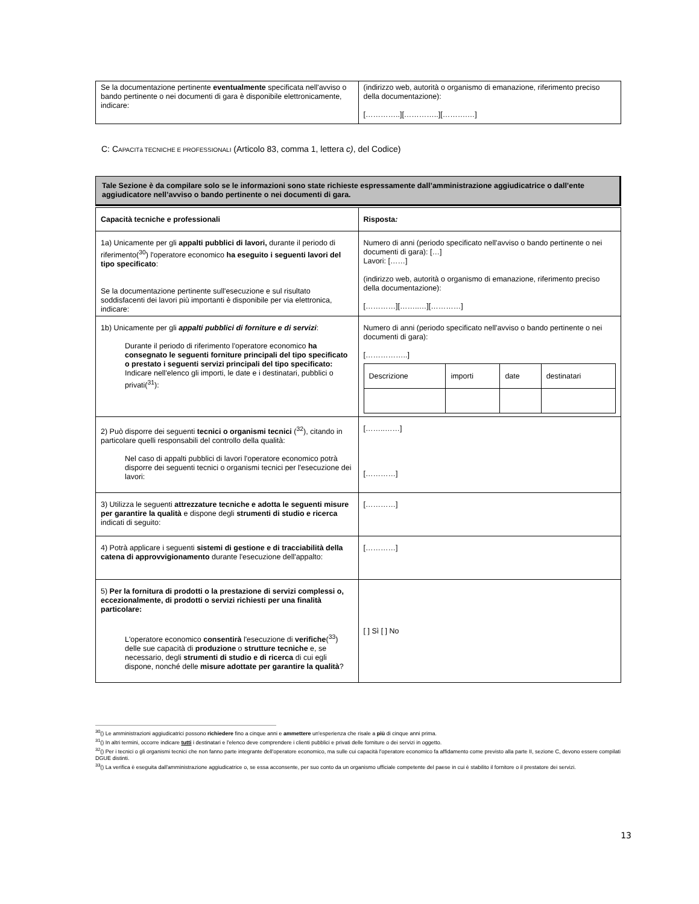| Se la documentazione pertinente eventualmente specificata nell'avviso o bando pertinente o nei documenti di gara è disponibile elettronicamente, indicare: | (indirizzo web, autorità o organismo di emanazione, riferimento preciso della documentazione): […………..][…………..][……….…] |
C: CAPACITà TECNICHE E PROFESSIONALI (Articolo 83, comma 1, lettera c), del Codice)
Tale Sezione è da compilare solo se le informazioni sono state richieste espressamente dall’amministrazione aggiudicatrice o dall’ente aggiudicatore nell’avviso o bando pertinente o nei documenti di gara.
| Capacità tecniche e professionali | Risposta : |
| 1a) Unicamente per gli appalti pubblici di lavori, durante il periodo di riferimento(<sup>30</sup>) l'operatore economico ha eseguito i seguenti lavori del tipo specificato : Se la documentazione pertinente sull'esecuzione e sul risultato soddisfacenti dei lavori più importanti è disponibile per via elettronica, indicare: | Numero di anni (periodo specificato nell'avviso o bando pertinente o nei documenti di gara): […] Lavori: [……] (indirizzo web, autorità o organismo di emanazione, riferimento preciso della documentazione): […………][……..…][…………] |
| 1b) Unicamente per gli appalti pubblici di forniture e di servizi : Durante il periodo di riferimento l'operatore economico ha consegnato le seguenti forniture principali del tipo specificato o prestato i seguenti servizi principali del tipo specificato: Indicare nell'elenco gli importi, le date e i destinatari, pubblici o privati(<sup>31</sup>): | Numero di anni (periodo specificato nell'avviso o bando pertinente o nei documenti di gara): [……………..] / Descrizione / importi / date / destinatari / |
| 2) Può disporre dei seguenti tecnici o organismi tecnici (<sup>32</sup>), citando in particolare quelli responsabili del controllo della qualità: Nel caso di appalti pubblici di lavori l'operatore economico potrà disporre dei seguenti tecnici o organismi tecnici per l'esecuzione dei lavori: | [……..……] […………] |
| 3) Utilizza le seguenti attrezzature tecniche e adotta le seguenti misure per garantire la qualità e dispone degli strumenti di studio e ricerca indicati di seguito: | […………] |
| 4) Potrà applicare i seguenti sistemi di gestione e di tracciabilità della catena di approvvigionamento durante l'esecuzione dell'appalto: | […………] |
| 5) Per la fornitura di prodotti o la prestazione di servizi complessi o, eccezionalmente, di prodotti o servizi richiesti per una finalità particolare: L'operatore economico consentirà l'esecuzione di verifiche (<sup>33</sup>) delle sue capacità di produzione o strutture tecniche e, se necessario, degli strumenti di studio e di ricerca di cui egli dispone, nonché delle misure adottate per garantire la qualità ? | [ ] Sì [ ] No |
<sup>30</sup> () Le amministrazioni aggiudicatrici possono richiedere fino a cinque anni e ammettere un'esperienza che risale a più di cinque anni prima.
<sup>31</sup> () In altri termini, occorre indicare tutti i destinatari e l'elenco deve comprendere i clienti pubblici e privati delle forniture o dei servizi in oggetto.
<sup>32</sup> () Per i tecnici o gli organismi tecnici che non fanno parte integrante dell'operatore economico, ma sulle cui capacità l'operatore economico fa affidamento come previsto alla parte II, sezione C, devono essere compilati DGUE distinti.
<sup>33</sup> () La verifica è eseguita dall'amministrazione aggiudicatrice o, se essa acconsente, per suo conto da un organismo ufficiale competente del paese in cui è stabilito il fornitore o il prestatore dei servizi.
13